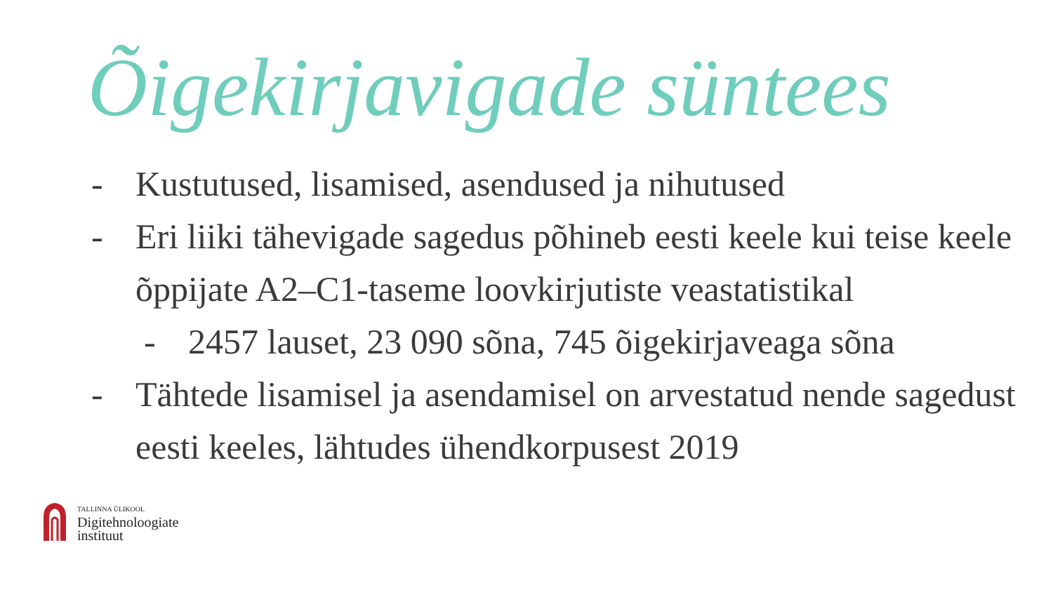Õigekirjavigade süntees
- Kustutused, lisamised, asendused ja nihutused
- Eri liiki tähevigade sagedus põhineb eesti keele kui teise keele õppijate A2–C1-taseme loovkirjutiste veastatistikal
- 2457 lauset, 23 090 sõna, 745 õigekirjaveaga sõna
- Tähtede lisamisel ja asendamisel on arvestatud nende sagedust eesti keeles, lähtudes ühendkorpusest 2019
TALLINNA ÜLIKOOL
Digitehnoloogiate
instituut